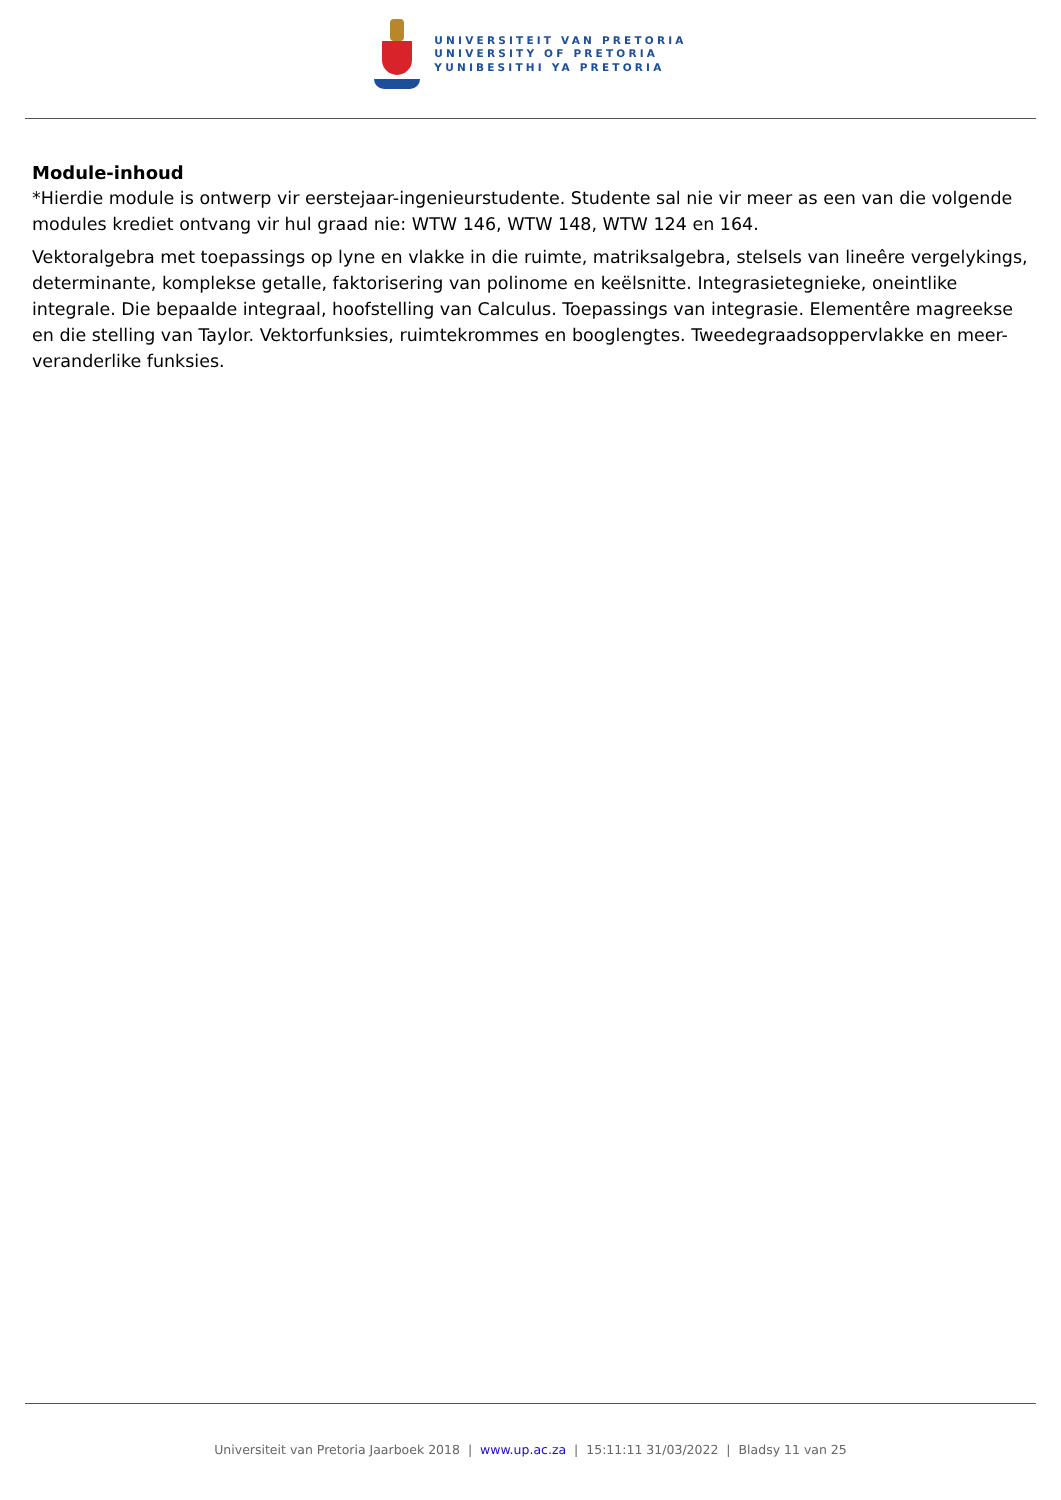UNIVERSITEIT VAN PRETORIA
UNIVERSITY OF PRETORIA
YUNIBESITHI YA PRETORIA
Module-inhoud
*Hierdie module is ontwerp vir eerstejaar-ingenieurstudente. Studente sal nie vir meer as een van die volgende modules krediet ontvang vir hul graad nie: WTW 146, WTW 148, WTW 124 en 164.
Vektoralgebra met toepassings op lyne en vlakke in die ruimte, matriksalgebra, stelsels van lineêre vergelykings, determinante, komplekse getalle, faktorisering van polinome en keëlsnitte. Integrasietegnieke, oneintlike integrale. Die bepaalde integraal, hoofstelling van Calculus. Toepassings van integrasie. Elementêre magreekse en die stelling van Taylor. Vektorfunksies, ruimtekrommes en booglengtes. Tweedegraadsoppervlakke en meer-veranderlike funksies.
Universiteit van Pretoria Jaarboek 2018 | www.up.ac.za | 15:11:11 31/03/2022 | Bladsy 11 van 25